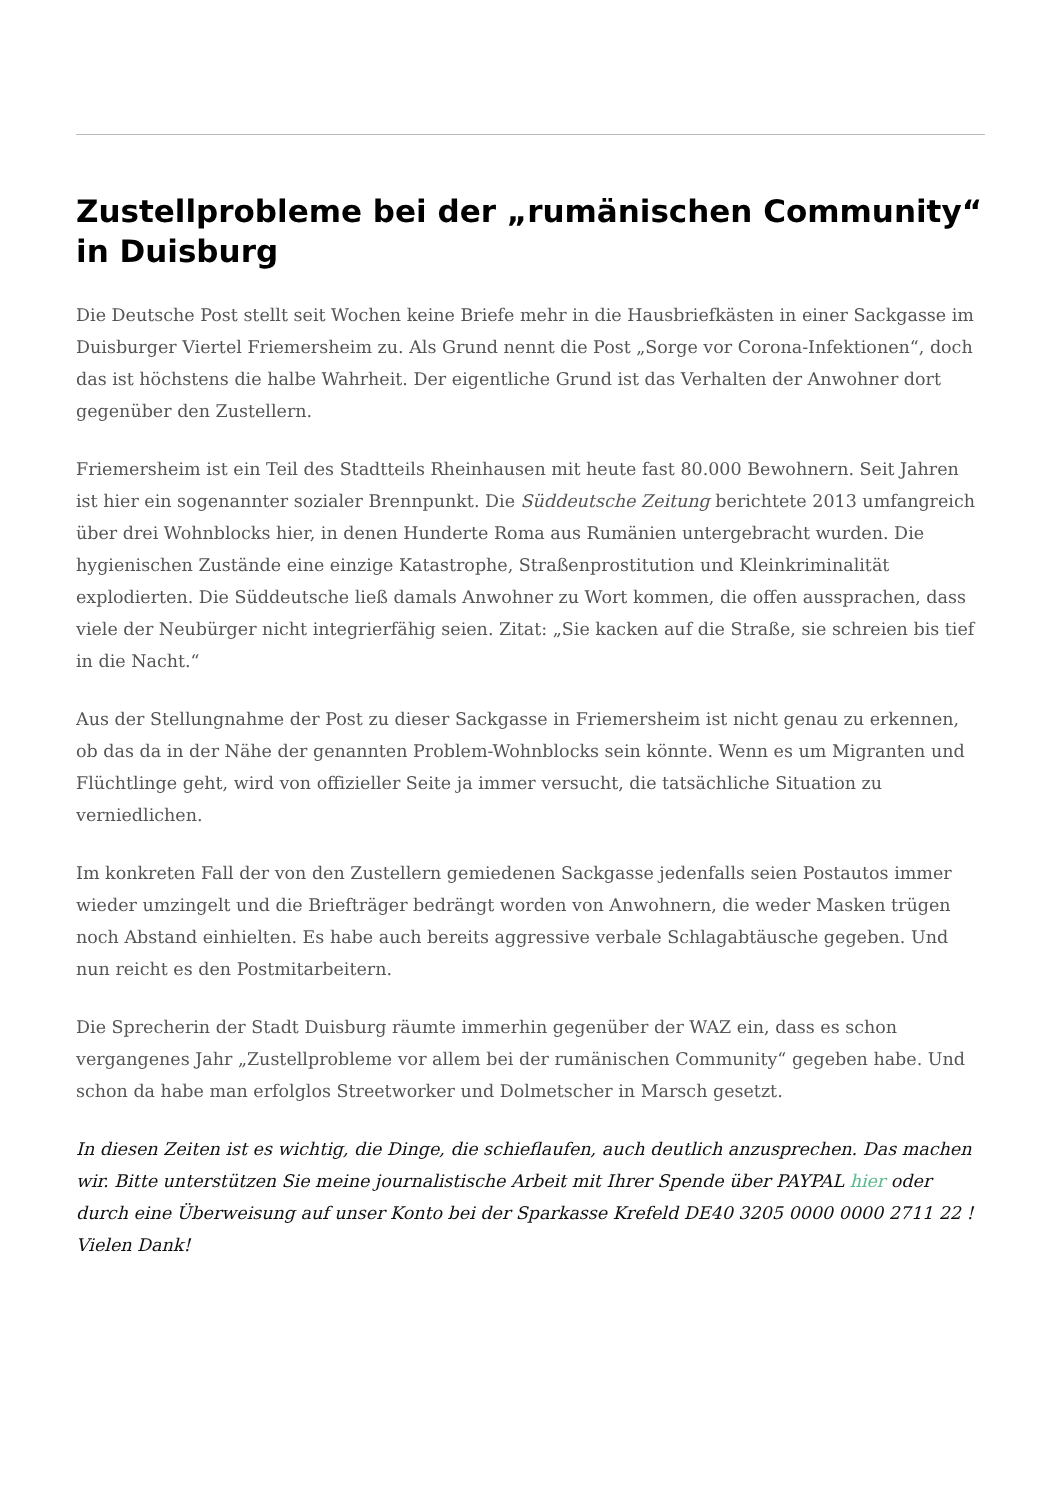Zustellprobleme bei der „rumänischen Community“ in Duisburg
Die Deutsche Post stellt seit Wochen keine Briefe mehr in die Hausbriefkästen in einer Sackgasse im Duisburger Viertel Friemersheim zu. Als Grund nennt die Post „Sorge vor Corona-Infektionen“, doch das ist höchstens die halbe Wahrheit. Der eigentliche Grund ist das Verhalten der Anwohner dort gegenüber den Zustellern.
Friemersheim ist ein Teil des Stadtteils Rheinhausen mit heute fast 80.000 Bewohnern. Seit Jahren ist hier ein sogenannter sozialer Brennpunkt. Die Süddeutsche Zeitung berichtete 2013 umfangreich über drei Wohnblocks hier, in denen Hunderte Roma aus Rumänien untergebracht wurden. Die hygienischen Zustände eine einzige Katastrophe, Straßenprostitution und Kleinkriminalität explodierten. Die Süddeutsche ließ damals Anwohner zu Wort kommen, die offen aussprachen, dass viele der Neubürger nicht integrierfähig seien. Zitat: „Sie kacken auf die Straße, sie schreien bis tief in die Nacht.“
Aus der Stellungnahme der Post zu dieser Sackgasse in Friemersheim ist nicht genau zu erkennen, ob das da in der Nähe der genannten Problem-Wohnblocks sein könnte. Wenn es um Migranten und Flüchtlinge geht, wird von offizieller Seite ja immer versucht, die tatsächliche Situation zu verniedlichen.
Im konkreten Fall der von den Zustellern gemiedenen Sackgasse jedenfalls seien Postautos immer wieder umzingelt und die Briefträger bedrängt worden von Anwohnern, die weder Masken trügen noch Abstand einhielten. Es habe auch bereits aggressive verbale Schlagabtäusche gegeben. Und nun reicht es den Postmitarbeitern.
Die Sprecherin der Stadt Duisburg räumte immerhin gegenüber der WAZ ein, dass es schon vergangenes Jahr „Zustellprobleme vor allem bei der rumänischen Community“ gegeben habe. Und schon da habe man erfolglos Streetworker und Dolmetscher in Marsch gesetzt.
In diesen Zeiten ist es wichtig, die Dinge, die schieflaufen, auch deutlich anzusprechen. Das machen wir. Bitte unterstützen Sie meine journalistische Arbeit mit Ihrer Spende über PAYPAL hier oder durch eine Überweisung auf unser Konto bei der Sparkasse Krefeld DE40 3205 0000 0000 2711 22 ! Vielen Dank!